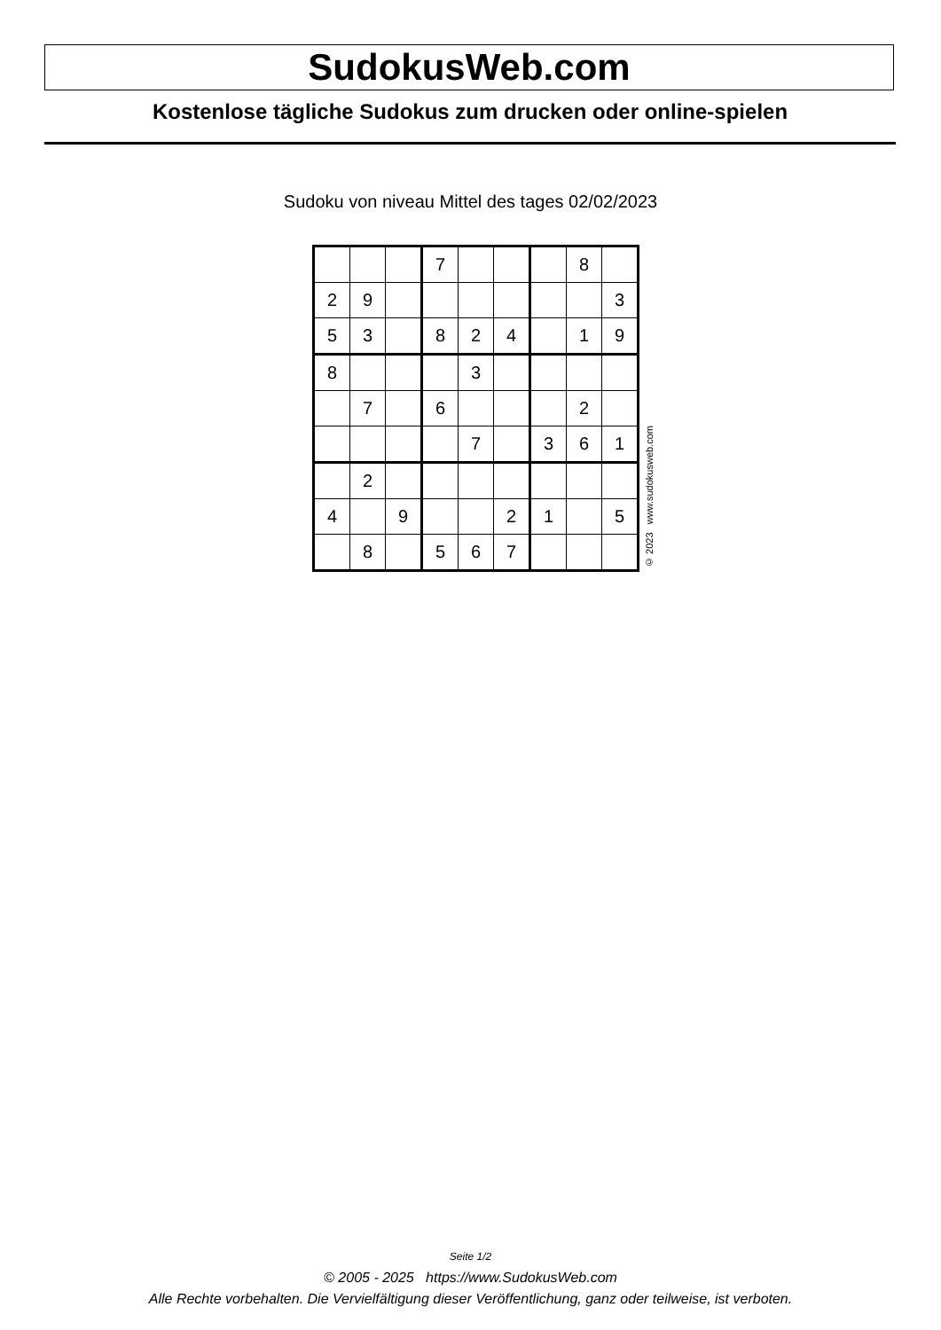SudokusWeb.com
Kostenlose tägliche Sudokus zum drucken oder online-spielen
Sudoku von niveau Mittel des tages 02/02/2023
| | | | 7 | | | | 8 | |
| 2 | 9 | | | | | | | 3 |
| 5 | 3 | | 8 | 2 | 4 | | 1 | 9 |
| 8 | | | | 3 | | | | |
| | 7 | | 6 | | | | 2 | |
| | | | | 7 | | 3 | 6 | 1 |
| | 2 | | | | | | | |
| 4 | | 9 | | | 2 | 1 | | 5 |
| | 8 | | 5 | 6 | 7 | | | |
© 2023 www.sudokusweb.com
Seite 1/2
© 2005 - 2025 https://www.SudokusWeb.com
Alle Rechte vorbehalten. Die Vervielfältigung dieser Veröffentlichung, ganz oder teilweise, ist verboten.